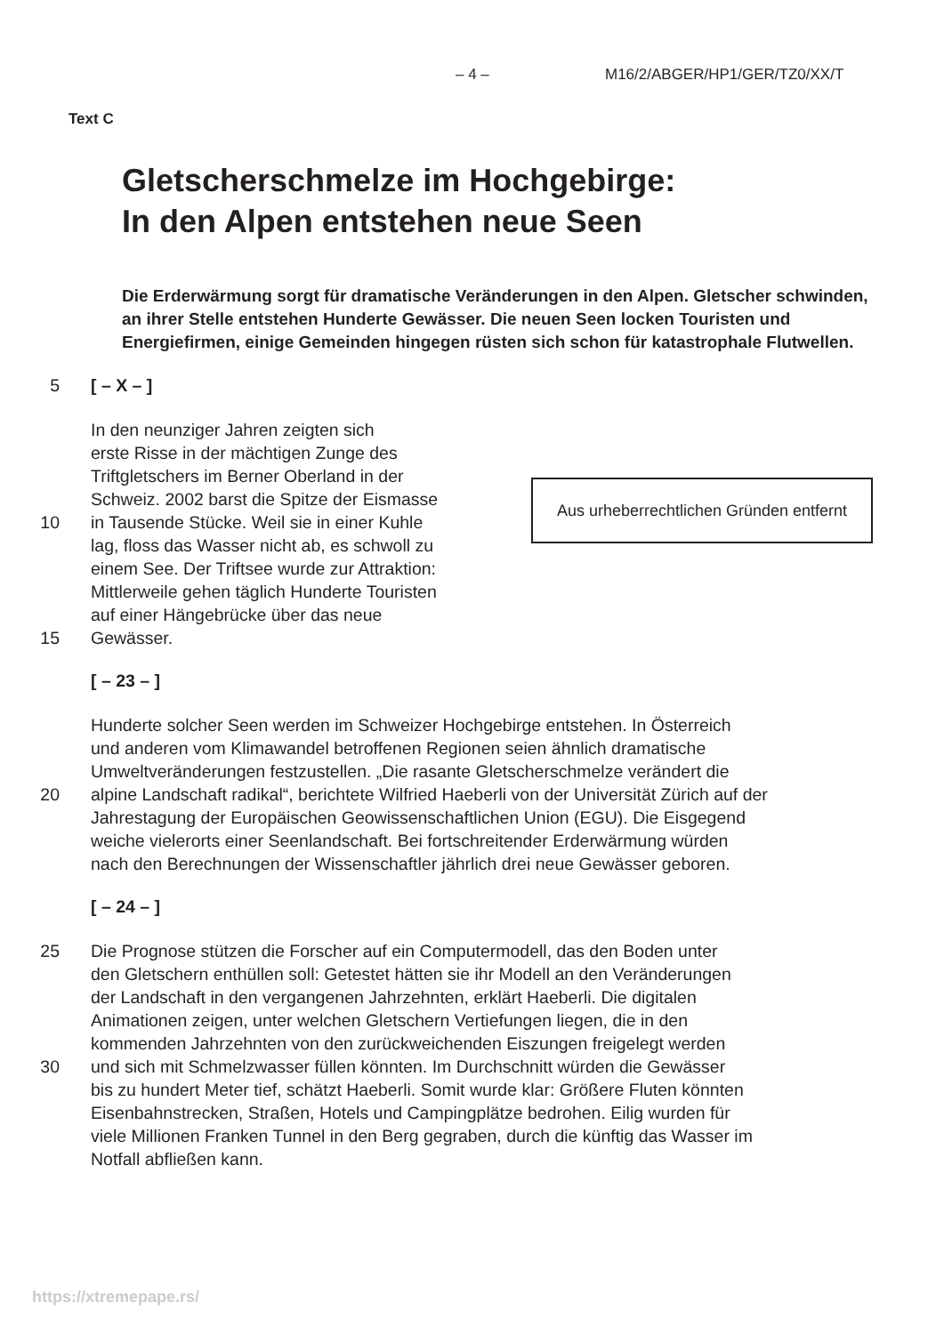– 4 – M16/2/ABGER/HP1/GER/TZ0/XX/T
Text C
Gletscherschmelze im Hochgebirge:
In den Alpen entstehen neue Seen
Die Erderwärmung sorgt für dramatische Veränderungen in den Alpen. Gletscher schwinden, an ihrer Stelle entstehen Hunderte Gewässer. Die neuen Seen locken Touristen und Energiefirmen, einige Gemeinden hingegen rüsten sich schon für katastrophale Flutwellen.
5 [ – X – ]
In den neunziger Jahren zeigten sich
erste Risse in der mächtigen Zunge des
Triftgletschers im Berner Oberland in der
Schweiz. 2002 barst die Spitze der Eismasse
10 in Tausende Stücke. Weil sie in einer Kuhle
lag, floss das Wasser nicht ab, es schwoll zu
einem See. Der Triftsee wurde zur Attraktion:
Mittlerweile gehen täglich Hunderte Touristen
auf einer Hängebrücke über das neue
15 Gewässer.
[ – 23 – ]
Hunderte solcher Seen werden im Schweizer Hochgebirge entstehen. In Österreich
und anderen vom Klimawandel betroffenen Regionen seien ähnlich dramatische
Umweltveränderungen festzustellen. „Die rasante Gletscherschmelze verändert die
20 alpine Landschaft radikal“, berichtete Wilfried Haeberli von der Universität Zürich auf der
Jahrestagung der Europäischen Geowissenschaftlichen Union (EGU). Die Eisgegend
weiche vielerorts einer Seenlandschaft. Bei fortschreitender Erderwärmung würden
nach den Berechnungen der Wissenschaftler jährlich drei neue Gewässer geboren.
[ – 24 – ]
25 Die Prognose stützen die Forscher auf ein Computermodell, das den Boden unter
den Gletschern enthüllen soll: Getestet hätten sie ihr Modell an den Veränderungen
der Landschaft in den vergangenen Jahrzehnten, erklärt Haeberli. Die digitalen
Animationen zeigen, unter welchen Gletschern Vertiefungen liegen, die in den
kommenden Jahrzehnten von den zurückweichenden Eiszungen freigelegt werden
30 und sich mit Schmelzwasser füllen könnten. Im Durchschnitt würden die Gewässer
bis zu hundert Meter tief, schätzt Haeberli. Somit wurde klar: Größere Fluten könnten
Eisenbahnstrecken, Straßen, Hotels und Campingplätze bedrohen. Eilig wurden für
viele Millionen Franken Tunnel in den Berg gegraben, durch die künftig das Wasser im
Notfall abfließen kann.
Aus urheberrechtlichen Gründen entfernt
https://xtremepape.rs/